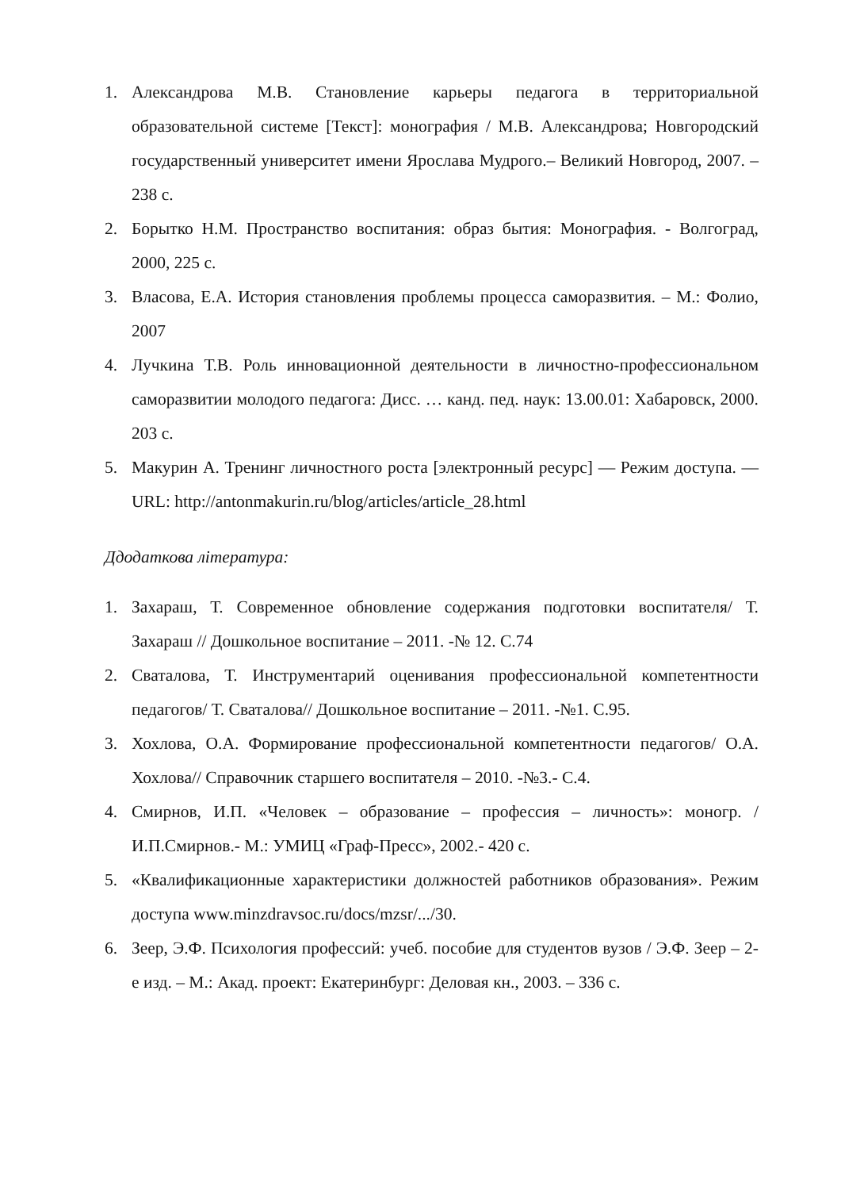1. Александрова М.В. Становление карьеры педагога в территориальной образовательной системе [Текст]: монография / М.В. Александрова; Новгородский государственный университет имени Ярослава Мудрого.– Великий Новгород, 2007. – 238 с.
2. Борытко Н.М. Пространство воспитания: образ бытия: Монография. - Волгоград, 2000, 225 с.
3. Власова, Е.А. История становления проблемы процесса саморазвития. – М.: Фолио, 2007
4. Лучкина Т.В. Роль инновационной деятельности в личностно-профессиональном саморазвитии молодого педагога: Дисс. … канд. пед. наук: 13.00.01: Хабаровск, 2000. 203 с.
5. Макурин А. Тренинг личностного роста [электронный ресурс] — Режим доступа. — URL: http://antonmakurin.ru/blog/articles/article_28.html
Ддодаткова література:
1. Захараш, Т. Современное обновление содержания подготовки воспитателя/ Т. Захараш // Дошкольное воспитание – 2011. -№ 12. С.74
2. Сваталова, Т. Инструментарий оценивания профессиональной компетентности педагогов/ Т. Сваталова// Дошкольное воспитание – 2011. -№1. С.95.
3. Хохлова, О.А. Формирование профессиональной компетентности педагогов/ О.А. Хохлова// Справочник старшего воспитателя – 2010. -№3.- С.4.
4. Смирнов, И.П. «Человек – образование – профессия – личность»: моногр. / И.П.Смирнов.- М.: УМИЦ «Граф-Пресс», 2002.- 420 с.
5. «Квалификационные характеристики должностей работников образования». Режим доступа www.minzdravsoc.ru/docs/mzsr/.../30.
6. Зеер, Э.Ф. Психология профессий: учеб. пособие для студентов вузов / Э.Ф. Зеер – 2-е изд. – М.: Акад. проект: Екатеринбург: Деловая кн., 2003. – 336 с.